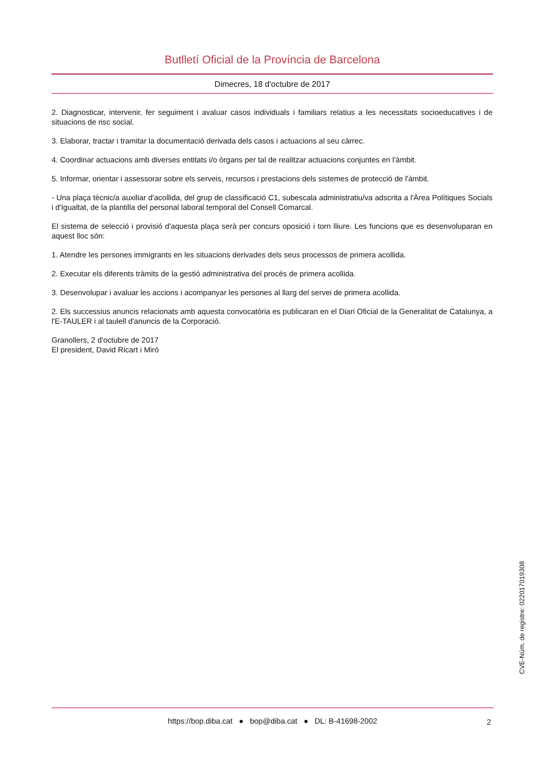Butlletí Oficial de la Província de Barcelona
Dimecres, 18 d'octubre de 2017
2. Diagnosticar, intervenir, fer seguiment i avaluar casos individuals i familiars relatius a les necessitats socioeducatives i de situacions de risc social.
3. Elaborar, tractar i tramitar la documentació derivada dels casos i actuacions al seu càrrec.
4. Coordinar actuacions amb diverses entitats i/o òrgans per tal de realitzar actuacions conjuntes en l'àmbit.
5. Informar, orientar i assessorar sobre els serveis, recursos i prestacions dels sistemes de protecció de l'àmbit.
- Una plaça tècnic/a auxiliar d'acollida, del grup de classificació C1, subescala administratiu/va adscrita a l'Àrea Polítiques Socials i d'Igualtat, de la plantilla del personal laboral temporal del Consell Comarcal.
El sistema de selecció i provisió d'aquesta plaça serà per concurs oposició i torn lliure. Les funcions que es desenvoluparan en aquest lloc són:
1. Atendre les persones immigrants en les situacions derivades dels seus processos de primera acollida.
2. Executar els diferents tràmits de la gestió administrativa del procés de primera acollida.
3. Desenvolupar i avaluar les accions i acompanyar les persones al llarg del servei de primera acollida.
2. Els successius anuncis relacionats amb aquesta convocatòria es publicaran en el Diari Oficial de la Generalitat de Catalunya, a l'E-TAULER i al taulell d'anuncis de la Corporació.
Granollers, 2 d'octubre de 2017
El president, David Ricart i Miró
CVE-Núm. de registre: 022017019308
https://bop.diba.cat ● bop@diba.cat ● DL: B-41698-2002 2